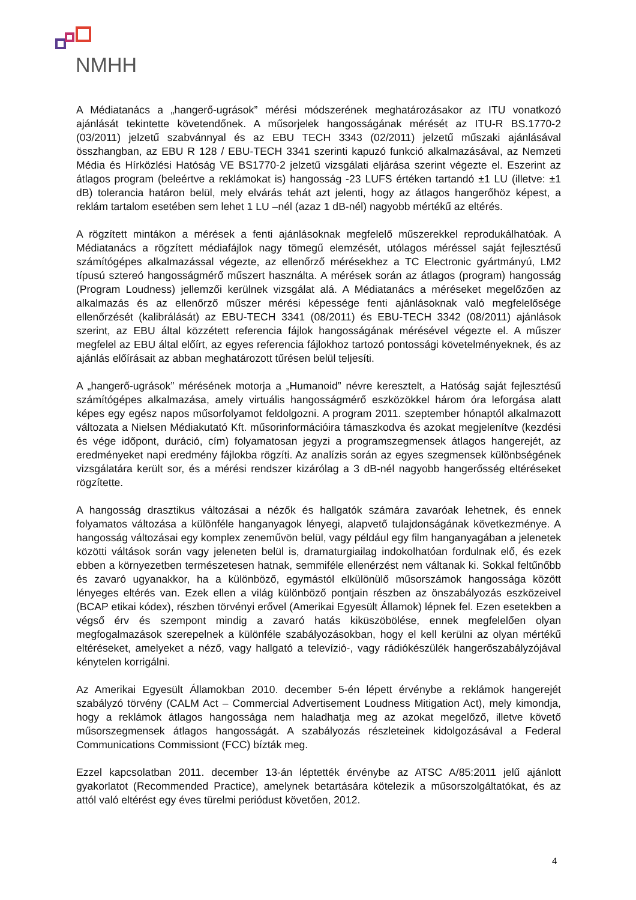NMHH
A Médiatanács a „hangerő-ugrások” mérési módszerének meghatározásakor az ITU vonatkozó ajánlását tekintette követendőnek. A műsorjelek hangosságának mérését az ITU-R BS.1770-2 (03/2011) jelzetű szabvánnyal és az EBU TECH 3343 (02/2011) jelzetű műszaki ajánlásával összhangban, az EBU R 128 / EBU-TECH 3341 szerinti kapuzó funkció alkalmazásával, az Nemzeti Média és Hírközlési Hatóság VE BS1770-2 jelzetű vizsgálati eljárása szerint végezte el. Eszerint az átlagos program (beleértve a reklámokat is) hangosság -23 LUFS értéken tartandó ±1 LU (illetve: ±1 dB) tolerancia határon belül, mely elvárás tehát azt jelenti, hogy az átlagos hangerőhöz képest, a reklám tartalom esetében sem lehet 1 LU –nél (azaz 1 dB-nél) nagyobb mértékű az eltérés.
A rögzített mintákon a mérések a fenti ajánlásoknak megfelelő műszerekkel reprodukálhatóak. A Médiatanács a rögzített médiafájlok nagy tömegű elemzését, utólagos méréssel saját fejlesztésű számítógépes alkalmazással végezte, az ellenőrző mérésekhez a TC Electronic gyártmányú, LM2 típusú sztereó hangosságmérő műszert használta. A mérések során az átlagos (program) hangosság (Program Loudness) jellemzői kerülnek vizsgálat alá. A Médiatanács a méréseket megelőzően az alkalmazás és az ellenőrző műszer mérési képessége fenti ajánlásoknak való megfelelősége ellenőrzését (kalibrálását) az EBU-TECH 3341 (08/2011) és EBU-TECH 3342 (08/2011) ajánlások szerint, az EBU által közzétett referencia fájlok hangosságának mérésével végezte el. A műszer megfelel az EBU által előírt, az egyes referencia fájlokhoz tartozó pontossági követelményeknek, és az ajánlás előírásait az abban meghatározott tűrésen belül teljesíti.
A „hangerő-ugrások” mérésének motorja a „Humanoid” névre keresztelt, a Hatóság saját fejlesztésű számítógépes alkalmazása, amely virtuális hangosságmérő eszközökkel három óra leforgása alatt képes egy egész napos műsorfolyamot feldolgozni. A program 2011. szeptember hónaptól alkalmazott változata a Nielsen Médiakutató Kft. műsorinformációira támaszkodva és azokat megjelenítve (kezdési és vége időpont, duráció, cím) folyamatosan jegyzi a programszegmensek átlagos hangerejét, az eredményeket napi eredmény fájlokba rögzíti. Az analízis során az egyes szegmensek különbségének vizsgálatára került sor, és a mérési rendszer kizárólag a 3 dB-nél nagyobb hangerősség eltéréseket rögzítette.
A hangosság drasztikus változásai a nézők és hallgatók számára zavaróak lehetnek, és ennek folyamatos változása a különféle hanganyagok lényegi, alapvető tulajdonságának következménye. A hangosság változásai egy komplex zeneművön belül, vagy például egy film hanganyagában a jelenetek közötti váltások során vagy jeleneten belül is, dramaturgiailag indokolhatóan fordulnak elő, és ezek ebben a környezetben természetesen hatnak, semmiféle ellenérzést nem váltanak ki. Sokkal feltűnőbb és zavaró ugyanakkor, ha a különböző, egymástól elkülönülő műsorszámok hangossága között lényeges eltérés van. Ezek ellen a világ különböző pontjain részben az önszabályozás eszközeivel (BCAP etikai kódex), részben törvényi erővel (Amerikai Egyesült Államok) lépnek fel. Ezen esetekben a végső érv és szempont mindig a zavaró hatás kiküszöbölése, ennek megfelelően olyan megfogalmazások szerepelnek a különféle szabályozásokban, hogy el kell kerülni az olyan mértékű eltéréseket, amelyeket a néző, vagy hallgató a televízió-, vagy rádiókészülék hangerőszabályzójával kénytelen korrigálni.
Az Amerikai Egyesült Államokban 2010. december 5-én lépett érvénybe a reklámok hangerejét szabályzó törvény (CALM Act – Commercial Advertisement Loudness Mitigation Act), mely kimondja, hogy a reklámok átlagos hangossága nem haladhatja meg az azokat megelőző, illetve követő műsorszegmensek átlagos hangosságát. A szabályozás részleteinek kidolgozásával a Federal Communications Commissiont (FCC) bízták meg.
Ezzel kapcsolatban 2011. december 13-án léptették érvénybe az ATSC A/85:2011 jelű ajánlott gyakorlatot (Recommended Practice), amelynek betartására kötelezik a műsorszolgáltatókat, és az attól való eltérést egy éves türelmi periódust követően, 2012.
4